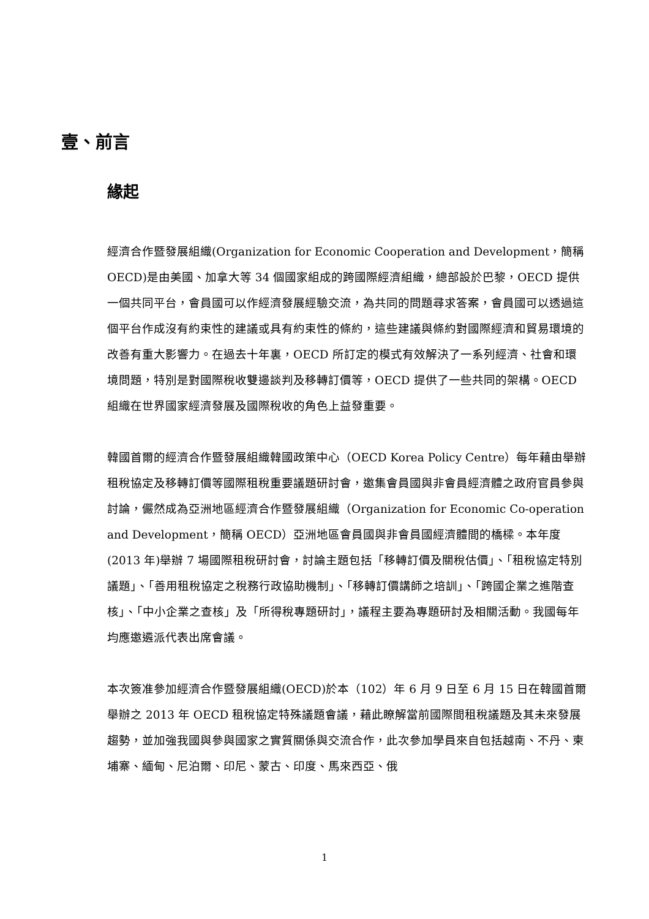壹、前言
緣起
經濟合作暨發展組織(Organization for Economic Cooperation and Development，簡稱 OECD)是由美國、加拿大等 34 個國家組成的跨國際經濟組織，總部設於巴黎，OECD 提供一個共同平台，會員國可以作經濟發展經驗交流，為共同的問題尋求答案，會員國可以透過這個平台作成沒有約束性的建議或具有約束性的條約，這些建議與條約對國際經濟和貿易環境的改善有重大影響力。在過去十年裏，OECD 所訂定的模式有效解決了一系列經濟、社會和環境問題，特別是對國際稅收雙邊談判及移轉訂價等，OECD 提供了一些共同的架構。OECD 組織在世界國家經濟發展及國際稅收的角色上益發重要。
韓國首爾的經濟合作暨發展組織韓國政策中心（OECD Korea Policy Centre）每年藉由舉辦租稅協定及移轉訂價等國際租稅重要議題研討會，邀集會員國與非會員經濟體之政府官員參與討論，儼然成為亞洲地區經濟合作暨發展組織（Organization for Economic Co-operation and Development，簡稱 OECD）亞洲地區會員國與非會員國經濟體間的橋樑。本年度(2013 年)舉辦 7 場國際租稅研討會，討論主題包括「移轉訂價及關稅估價」、「租稅協定特別議題」、「善用租稅協定之稅務行政協助機制」、「移轉訂價講師之培訓」、「跨國企業之進階查核」、「中小企業之查核」及「所得稅專題研討」，議程主要為專題研討及相關活動。我國每年均應邀遴派代表出席會議。
本次簽准參加經濟合作暨發展組織(OECD)於本（102）年 6 月 9 日至 6 月 15 日在韓國首爾舉辦之 2013 年 OECD 租稅協定特殊議題會議，藉此瞭解當前國際間租稅議題及其未來發展趨勢，並加強我國與參與國家之實質關係與交流合作，此次參加學員來自包括越南、不丹、柬埔寨、緬甸、尼泊爾、印尼、蒙古、印度、馬來西亞、俄
1